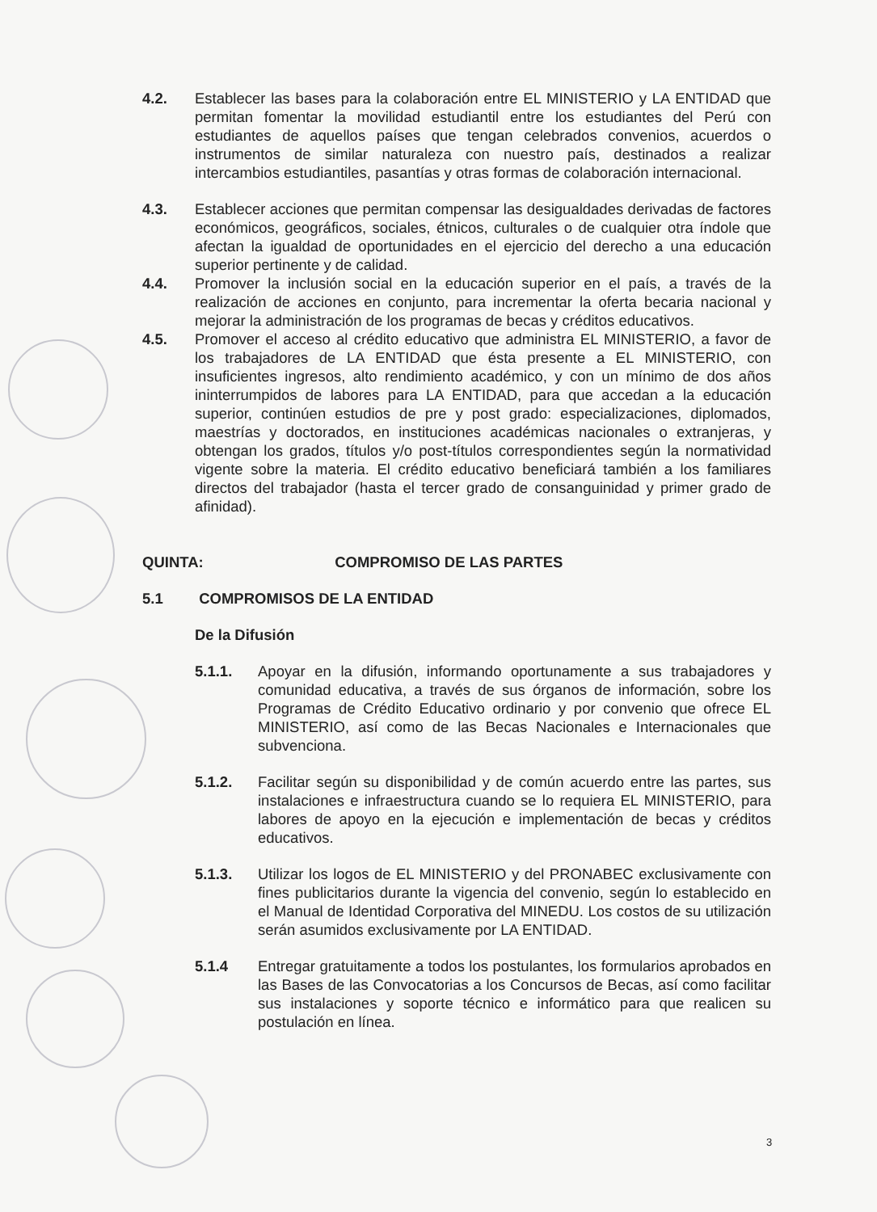4.2. Establecer las bases para la colaboración entre EL MINISTERIO y LA ENTIDAD que permitan fomentar la movilidad estudiantil entre los estudiantes del Perú con estudiantes de aquellos países que tengan celebrados convenios, acuerdos o instrumentos de similar naturaleza con nuestro país, destinados a realizar intercambios estudiantiles, pasantías y otras formas de colaboración internacional.
4.3. Establecer acciones que permitan compensar las desigualdades derivadas de factores económicos, geográficos, sociales, étnicos, culturales o de cualquier otra índole que afectan la igualdad de oportunidades en el ejercicio del derecho a una educación superior pertinente y de calidad.
4.4. Promover la inclusión social en la educación superior en el país, a través de la realización de acciones en conjunto, para incrementar la oferta becaria nacional y mejorar la administración de los programas de becas y créditos educativos.
4.5. Promover el acceso al crédito educativo que administra EL MINISTERIO, a favor de los trabajadores de LA ENTIDAD que ésta presente a EL MINISTERIO, con insuficientes ingresos, alto rendimiento académico, y con un mínimo de dos años ininterrumpidos de labores para LA ENTIDAD, para que accedan a la educación superior, continúen estudios de pre y post grado: especializaciones, diplomados, maestrías y doctorados, en instituciones académicas nacionales o extranjeras, y obtengan los grados, títulos y/o post-títulos correspondientes según la normatividad vigente sobre la materia. El crédito educativo beneficiará también a los familiares directos del trabajador (hasta el tercer grado de consanguinidad y primer grado de afinidad).
QUINTA: COMPROMISO DE LAS PARTES
5.1 COMPROMISOS DE LA ENTIDAD
De la Difusión
5.1.1. Apoyar en la difusión, informando oportunamente a sus trabajadores y comunidad educativa, a través de sus órganos de información, sobre los Programas de Crédito Educativo ordinario y por convenio que ofrece EL MINISTERIO, así como de las Becas Nacionales e Internacionales que subvenciona.
5.1.2. Facilitar según su disponibilidad y de común acuerdo entre las partes, sus instalaciones e infraestructura cuando se lo requiera EL MINISTERIO, para labores de apoyo en la ejecución e implementación de becas y créditos educativos.
5.1.3. Utilizar los logos de EL MINISTERIO y del PRONABEC exclusivamente con fines publicitarios durante la vigencia del convenio, según lo establecido en el Manual de Identidad Corporativa del MINEDU. Los costos de su utilización serán asumidos exclusivamente por LA ENTIDAD.
5.1.4 Entregar gratuitamente a todos los postulantes, los formularios aprobados en las Bases de las Convocatorias a los Concursos de Becas, así como facilitar sus instalaciones y soporte técnico e informático para que realicen su postulación en línea.
3